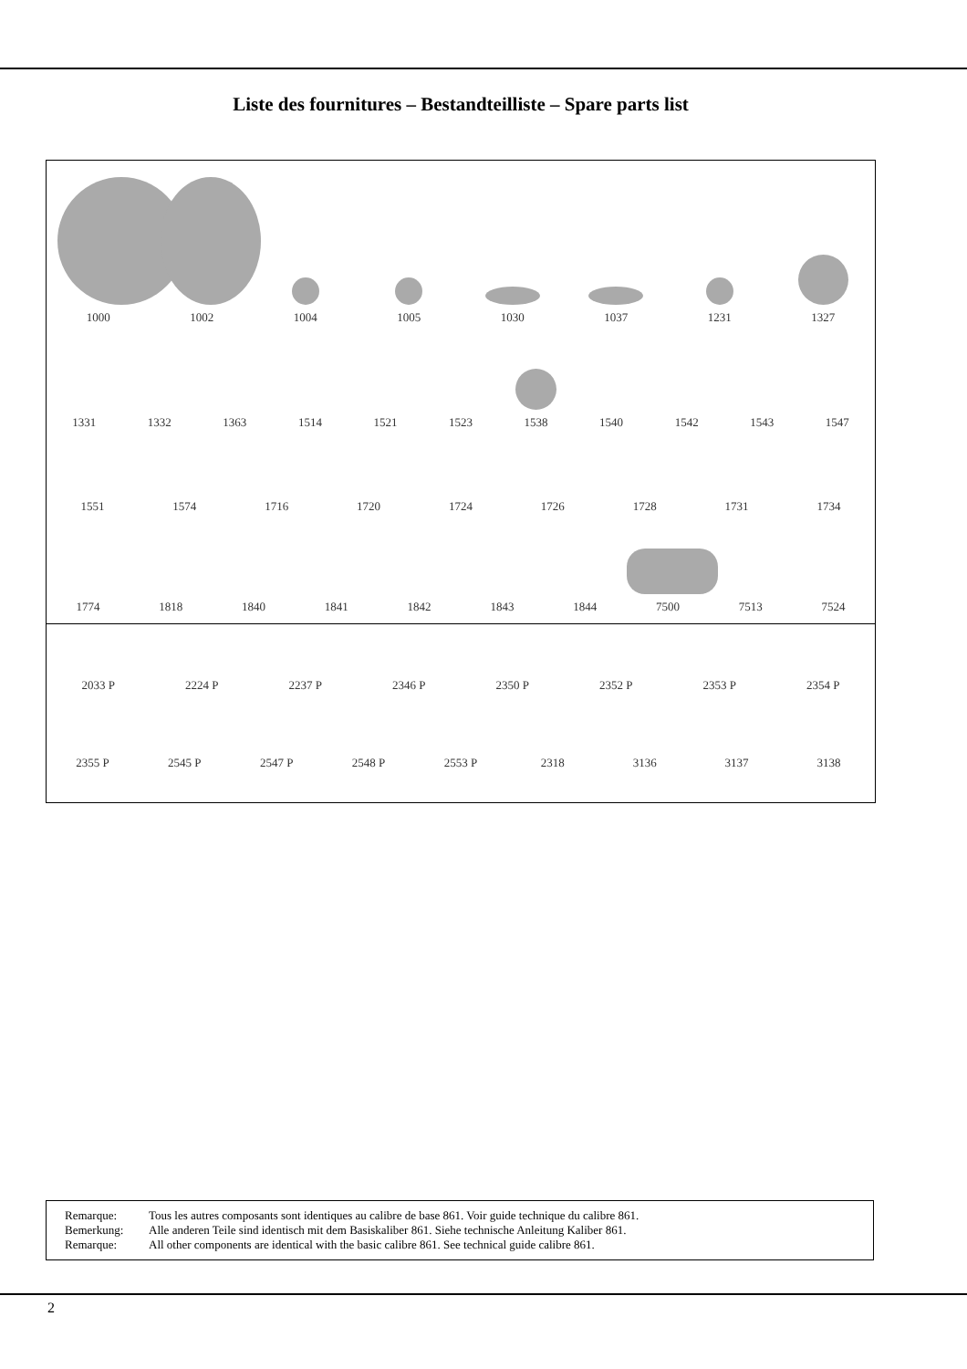Liste des fournitures – Bestandteilliste – Spare parts list
1000
1002
1004
1005
1030
1037
1231
1327
1331
1332
1363
1514
1521
1523
1538
1540
1542
1543
1547
1551
1574
1716
1720
1724
1726
1728
1731
1734
1774
1818
1840
1841
1842
1843
1844
7500
7513
7524
2033 P
2224 P
2237 P
2346 P
2350 P
2352 P
2353 P
2354 P
2355 P
2545 P
2547 P
2548 P
2553 P
2318
3136
3137
3138
Remarque: Tous les autres composants sont identiques au calibre de base 861. Voir guide technique du calibre 861.
Bemerkung: Alle anderen Teile sind identisch mit dem Basiskaliber 861. Siehe technische Anleitung Kaliber 861.
Remarque: All other components are identical with the basic calibre 861. See technical guide calibre 861.
2